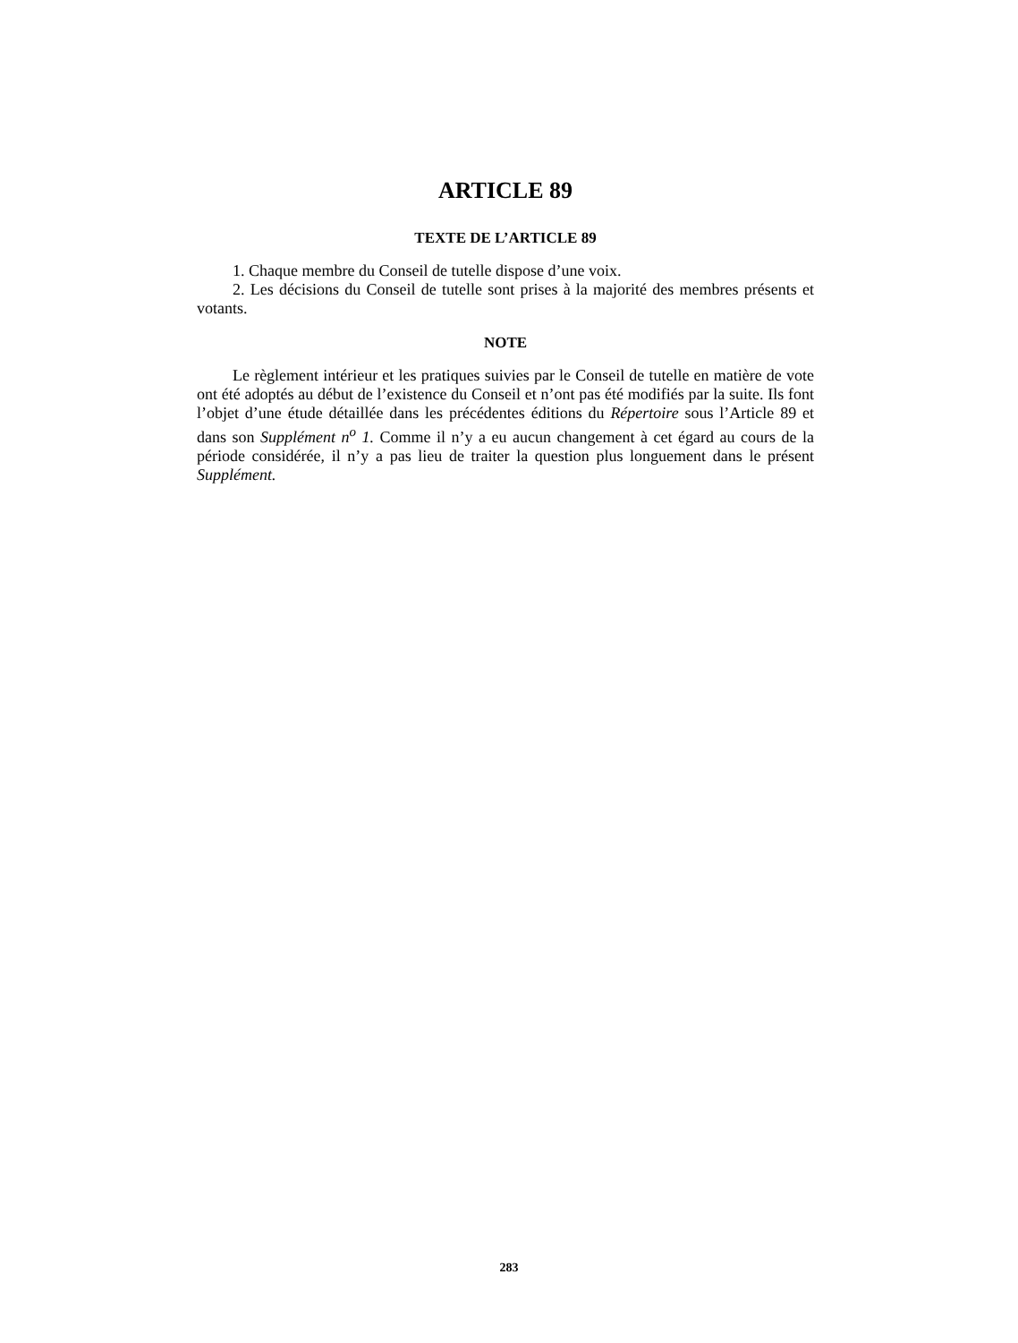ARTICLE 89
TEXTE DE L’ARTICLE 89
1. Chaque membre du Conseil de tutelle dispose d’une voix.
2. Les décisions du Conseil de tutelle sont prises à la majorité des membres présents et votants.
NOTE
Le règlement intérieur et les pratiques suivies par le Conseil de tutelle en matière de vote ont été adoptés au début de l’existence du Conseil et n’ont pas été modifiés par la suite. Ils font l’objet d’une étude détaillée dans les précédentes éditions du Répertoire sous l’Article 89 et dans son Supplément n<sup>o</sup> 1. Comme il n’y a eu aucun changement à cet égard au cours de la période considérée, il n’y a pas lieu de traiter la question plus longuement dans le présent Supplément.
283